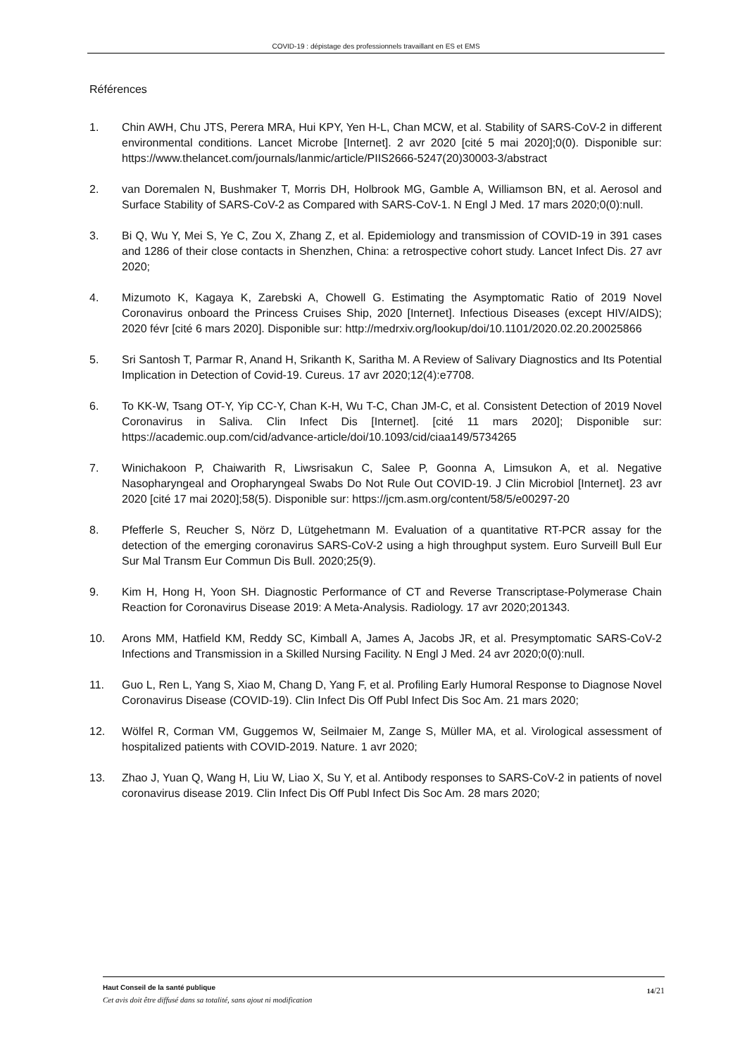COVID-19 : dépistage des professionnels travaillant en ES et EMS
Références
1. Chin AWH, Chu JTS, Perera MRA, Hui KPY, Yen H-L, Chan MCW, et al. Stability of SARS-CoV-2 in different environmental conditions. Lancet Microbe [Internet]. 2 avr 2020 [cité 5 mai 2020];0(0). Disponible sur: https://www.thelancet.com/journals/lanmic/article/PIIS2666-5247(20)30003-3/abstract
2. van Doremalen N, Bushmaker T, Morris DH, Holbrook MG, Gamble A, Williamson BN, et al. Aerosol and Surface Stability of SARS-CoV-2 as Compared with SARS-CoV-1. N Engl J Med. 17 mars 2020;0(0):null.
3. Bi Q, Wu Y, Mei S, Ye C, Zou X, Zhang Z, et al. Epidemiology and transmission of COVID-19 in 391 cases and 1286 of their close contacts in Shenzhen, China: a retrospective cohort study. Lancet Infect Dis. 27 avr 2020;
4. Mizumoto K, Kagaya K, Zarebski A, Chowell G. Estimating the Asymptomatic Ratio of 2019 Novel Coronavirus onboard the Princess Cruises Ship, 2020 [Internet]. Infectious Diseases (except HIV/AIDS); 2020 févr [cité 6 mars 2020]. Disponible sur: http://medrxiv.org/lookup/doi/10.1101/2020.02.20.20025866
5. Sri Santosh T, Parmar R, Anand H, Srikanth K, Saritha M. A Review of Salivary Diagnostics and Its Potential Implication in Detection of Covid-19. Cureus. 17 avr 2020;12(4):e7708.
6. To KK-W, Tsang OT-Y, Yip CC-Y, Chan K-H, Wu T-C, Chan JM-C, et al. Consistent Detection of 2019 Novel Coronavirus in Saliva. Clin Infect Dis [Internet]. [cité 11 mars 2020]; Disponible sur: https://academic.oup.com/cid/advance-article/doi/10.1093/cid/ciaa149/5734265
7. Winichakoon P, Chaiwarith R, Liwsrisakun C, Salee P, Goonna A, Limsukon A, et al. Negative Nasopharyngeal and Oropharyngeal Swabs Do Not Rule Out COVID-19. J Clin Microbiol [Internet]. 23 avr 2020 [cité 17 mai 2020];58(5). Disponible sur: https://jcm.asm.org/content/58/5/e00297-20
8. Pfefferle S, Reucher S, Nörz D, Lütgehetmann M. Evaluation of a quantitative RT-PCR assay for the detection of the emerging coronavirus SARS-CoV-2 using a high throughput system. Euro Surveill Bull Eur Sur Mal Transm Eur Commun Dis Bull. 2020;25(9).
9. Kim H, Hong H, Yoon SH. Diagnostic Performance of CT and Reverse Transcriptase-Polymerase Chain Reaction for Coronavirus Disease 2019: A Meta-Analysis. Radiology. 17 avr 2020;201343.
10. Arons MM, Hatfield KM, Reddy SC, Kimball A, James A, Jacobs JR, et al. Presymptomatic SARS-CoV-2 Infections and Transmission in a Skilled Nursing Facility. N Engl J Med. 24 avr 2020;0(0):null.
11. Guo L, Ren L, Yang S, Xiao M, Chang D, Yang F, et al. Profiling Early Humoral Response to Diagnose Novel Coronavirus Disease (COVID-19). Clin Infect Dis Off Publ Infect Dis Soc Am. 21 mars 2020;
12. Wölfel R, Corman VM, Guggemos W, Seilmaier M, Zange S, Müller MA, et al. Virological assessment of hospitalized patients with COVID-2019. Nature. 1 avr 2020;
13. Zhao J, Yuan Q, Wang H, Liu W, Liao X, Su Y, et al. Antibody responses to SARS-CoV-2 in patients of novel coronavirus disease 2019. Clin Infect Dis Off Publ Infect Dis Soc Am. 28 mars 2020;
Haut Conseil de la santé publique
Cet avis doit être diffusé dans sa totalité, sans ajout ni modification
14/21